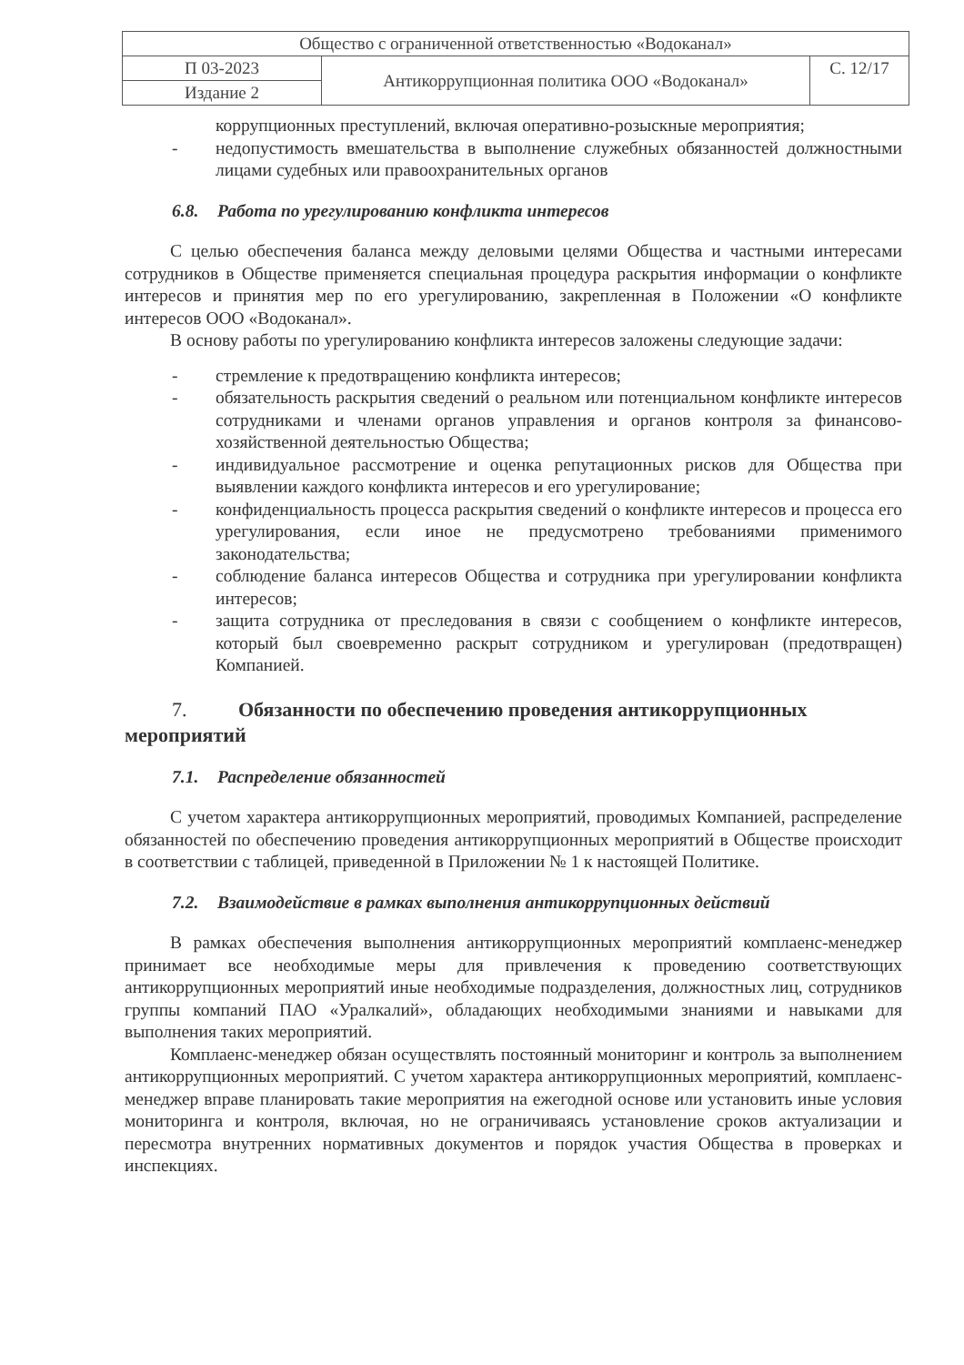| Общество с ограниченной ответственностью «Водоканал» | | |
| П 03-2023 | Антикоррупционная политика ООО «Водоканал» | С. 12/17 |
| Издание 2 | | |
коррупционных преступлений, включая оперативно-розыскные мероприятия;
- недопустимость вмешательства в выполнение служебных обязанностей должностными лицами судебных или правоохранительных органов
6.8. Работа по урегулированию конфликта интересов
С целью обеспечения баланса между деловыми целями Общества и частными интересами сотрудников в Обществе применяется специальная процедура раскрытия информации о конфликте интересов и принятия мер по его урегулированию, закрепленная в Положении «О конфликте интересов ООО «Водоканал».
В основу работы по урегулированию конфликта интересов заложены следующие задачи:
- стремление к предотвращению конфликта интересов;
- обязательность раскрытия сведений о реальном или потенциальном конфликте интересов сотрудниками и членами органов управления и органов контроля за финансово-хозяйственной деятельностью Общества;
- индивидуальное рассмотрение и оценка репутационных рисков для Общества при выявлении каждого конфликта интересов и его урегулирование;
- конфиденциальность процесса раскрытия сведений о конфликте интересов и процесса его урегулирования, если иное не предусмотрено требованиями применимого законодательства;
- соблюдение баланса интересов Общества и сотрудника при урегулировании конфликта интересов;
- защита сотрудника от преследования в связи с сообщением о конфликте интересов, который был своевременно раскрыт сотрудником и урегулирован (предотвращен) Компанией.
7. Обязанности по обеспечению проведения антикоррупционных мероприятий
7.1. Распределение обязанностей
С учетом характера антикоррупционных мероприятий, проводимых Компанией, распределение обязанностей по обеспечению проведения антикоррупционных мероприятий в Обществе происходит в соответствии с таблицей, приведенной в Приложении № 1 к настоящей Политике.
7.2. Взаимодействие в рамках выполнения антикоррупционных действий
В рамках обеспечения выполнения антикоррупционных мероприятий комплаенс-менеджер принимает все необходимые меры для привлечения к проведению соответствующих антикоррупционных мероприятий иные необходимые подразделения, должностных лиц, сотрудников группы компаний ПАО «Уралкалий», обладающих необходимыми знаниями и навыками для выполнения таких мероприятий.
Комплаенс-менеджер обязан осуществлять постоянный мониторинг и контроль за выполнением антикоррупционных мероприятий. С учетом характера антикоррупционных мероприятий, комплаенс-менеджер вправе планировать такие мероприятия на ежегодной основе или установить иные условия мониторинга и контроля, включая, но не ограничиваясь установление сроков актуализации и пересмотра внутренних нормативных документов и порядок участия Общества в проверках и инспекциях.